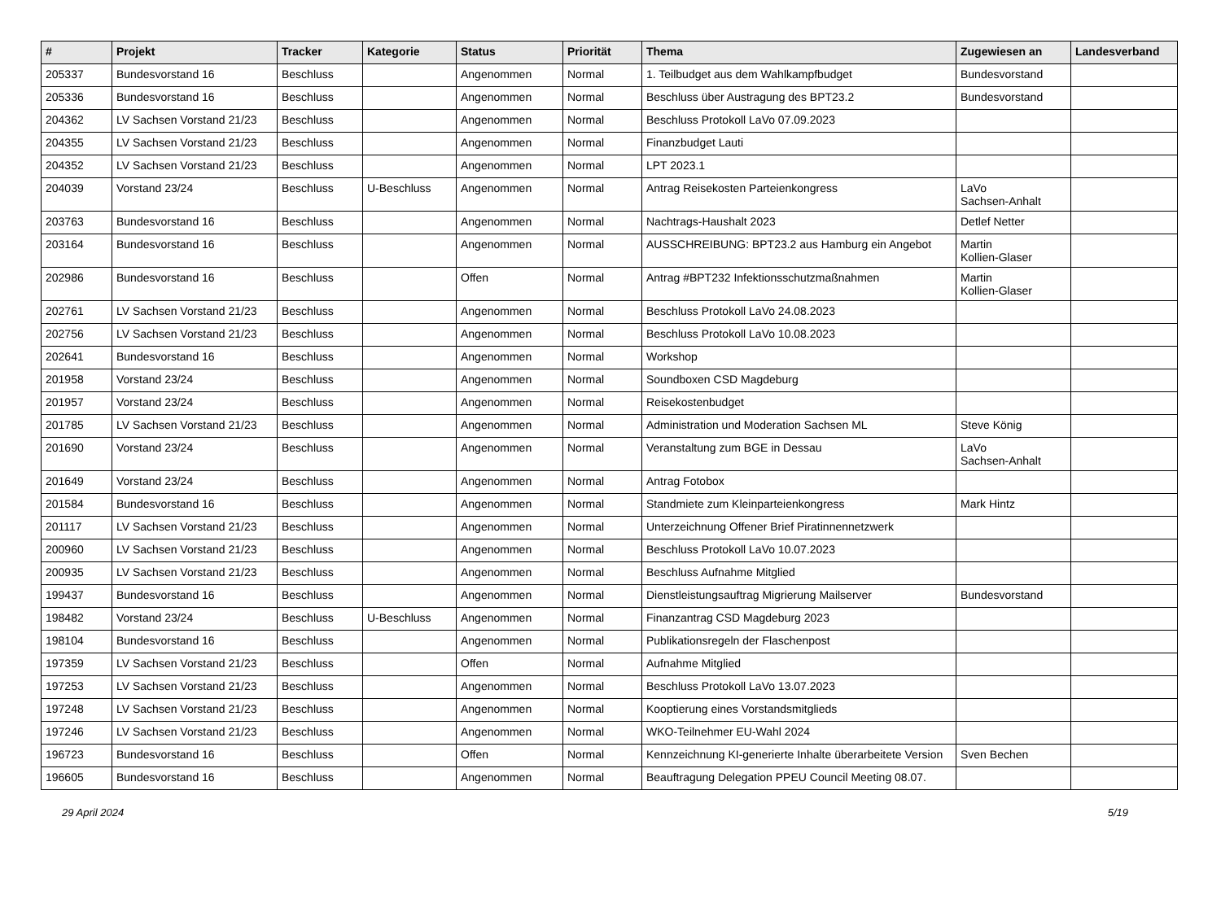| # | Projekt | Tracker | Kategorie | Status | Priorität | Thema | Zugewiesen an | Landesverband |
| --- | --- | --- | --- | --- | --- | --- | --- | --- |
| 205337 | Bundesvorstand 16 | Beschluss | | Angenommen | Normal | 1. Teilbudget aus dem Wahlkampfbudget | Bundesvorstand | |
| 205336 | Bundesvorstand 16 | Beschluss | | Angenommen | Normal | Beschluss über Austragung des BPT23.2 | Bundesvorstand | |
| 204362 | LV Sachsen Vorstand 21/23 | Beschluss | | Angenommen | Normal | Beschluss Protokoll LaVo 07.09.2023 | | |
| 204355 | LV Sachsen Vorstand 21/23 | Beschluss | | Angenommen | Normal | Finanzbudget Lauti | | |
| 204352 | LV Sachsen Vorstand 21/23 | Beschluss | | Angenommen | Normal | LPT 2023.1 | | |
| 204039 | Vorstand 23/24 | Beschluss | U-Beschluss | Angenommen | Normal | Antrag Reisekosten Parteienkongress | LaVo Sachsen-Anhalt | |
| 203763 | Bundesvorstand 16 | Beschluss | | Angenommen | Normal | Nachtrags-Haushalt 2023 | Detlef Netter | |
| 203164 | Bundesvorstand 16 | Beschluss | | Angenommen | Normal | AUSSCHREIBUNG: BPT23.2 aus Hamburg ein Angebot | Martin Kollien-Glaser | |
| 202986 | Bundesvorstand 16 | Beschluss | | Offen | Normal | Antrag #BPT232 Infektionsschutzmaßnahmen | Martin Kollien-Glaser | |
| 202761 | LV Sachsen Vorstand 21/23 | Beschluss | | Angenommen | Normal | Beschluss Protokoll LaVo 24.08.2023 | | |
| 202756 | LV Sachsen Vorstand 21/23 | Beschluss | | Angenommen | Normal | Beschluss Protokoll LaVo 10.08.2023 | | |
| 202641 | Bundesvorstand 16 | Beschluss | | Angenommen | Normal | Workshop | | |
| 201958 | Vorstand 23/24 | Beschluss | | Angenommen | Normal | Soundboxen CSD Magdeburg | | |
| 201957 | Vorstand 23/24 | Beschluss | | Angenommen | Normal | Reisekostenbudget | | |
| 201785 | LV Sachsen Vorstand 21/23 | Beschluss | | Angenommen | Normal | Administration und Moderation Sachsen ML | Steve König | |
| 201690 | Vorstand 23/24 | Beschluss | | Angenommen | Normal | Veranstaltung zum BGE in Dessau | LaVo Sachsen-Anhalt | |
| 201649 | Vorstand 23/24 | Beschluss | | Angenommen | Normal | Antrag Fotobox | | |
| 201584 | Bundesvorstand 16 | Beschluss | | Angenommen | Normal | Standmiete zum Kleinparteienkongress | Mark Hintz | |
| 201117 | LV Sachsen Vorstand 21/23 | Beschluss | | Angenommen | Normal | Unterzeichnung Offener Brief Piratinnennetzwerk | | |
| 200960 | LV Sachsen Vorstand 21/23 | Beschluss | | Angenommen | Normal | Beschluss Protokoll LaVo 10.07.2023 | | |
| 200935 | LV Sachsen Vorstand 21/23 | Beschluss | | Angenommen | Normal | Beschluss Aufnahme Mitglied | | |
| 199437 | Bundesvorstand 16 | Beschluss | | Angenommen | Normal | Dienstleistungsauftrag Migrierung Mailserver | Bundesvorstand | |
| 198482 | Vorstand 23/24 | Beschluss | U-Beschluss | Angenommen | Normal | Finanzantrag CSD Magdeburg 2023 | | |
| 198104 | Bundesvorstand 16 | Beschluss | | Angenommen | Normal | Publikationsregeln der Flaschenpost | | |
| 197359 | LV Sachsen Vorstand 21/23 | Beschluss | | Offen | Normal | Aufnahme Mitglied | | |
| 197253 | LV Sachsen Vorstand 21/23 | Beschluss | | Angenommen | Normal | Beschluss Protokoll LaVo 13.07.2023 | | |
| 197248 | LV Sachsen Vorstand 21/23 | Beschluss | | Angenommen | Normal | Kooptierung eines Vorstandsmitglieds | | |
| 197246 | LV Sachsen Vorstand 21/23 | Beschluss | | Angenommen | Normal | WKO-Teilnehmer EU-Wahl 2024 | | |
| 196723 | Bundesvorstand 16 | Beschluss | | Offen | Normal | Kennzeichnung KI-generierte Inhalte überarbeitete Version | Sven Bechen | |
| 196605 | Bundesvorstand 16 | Beschluss | | Angenommen | Normal | Beauftragung Delegation PPEU Council Meeting 08.07. | | |
29 April 2024 5/19